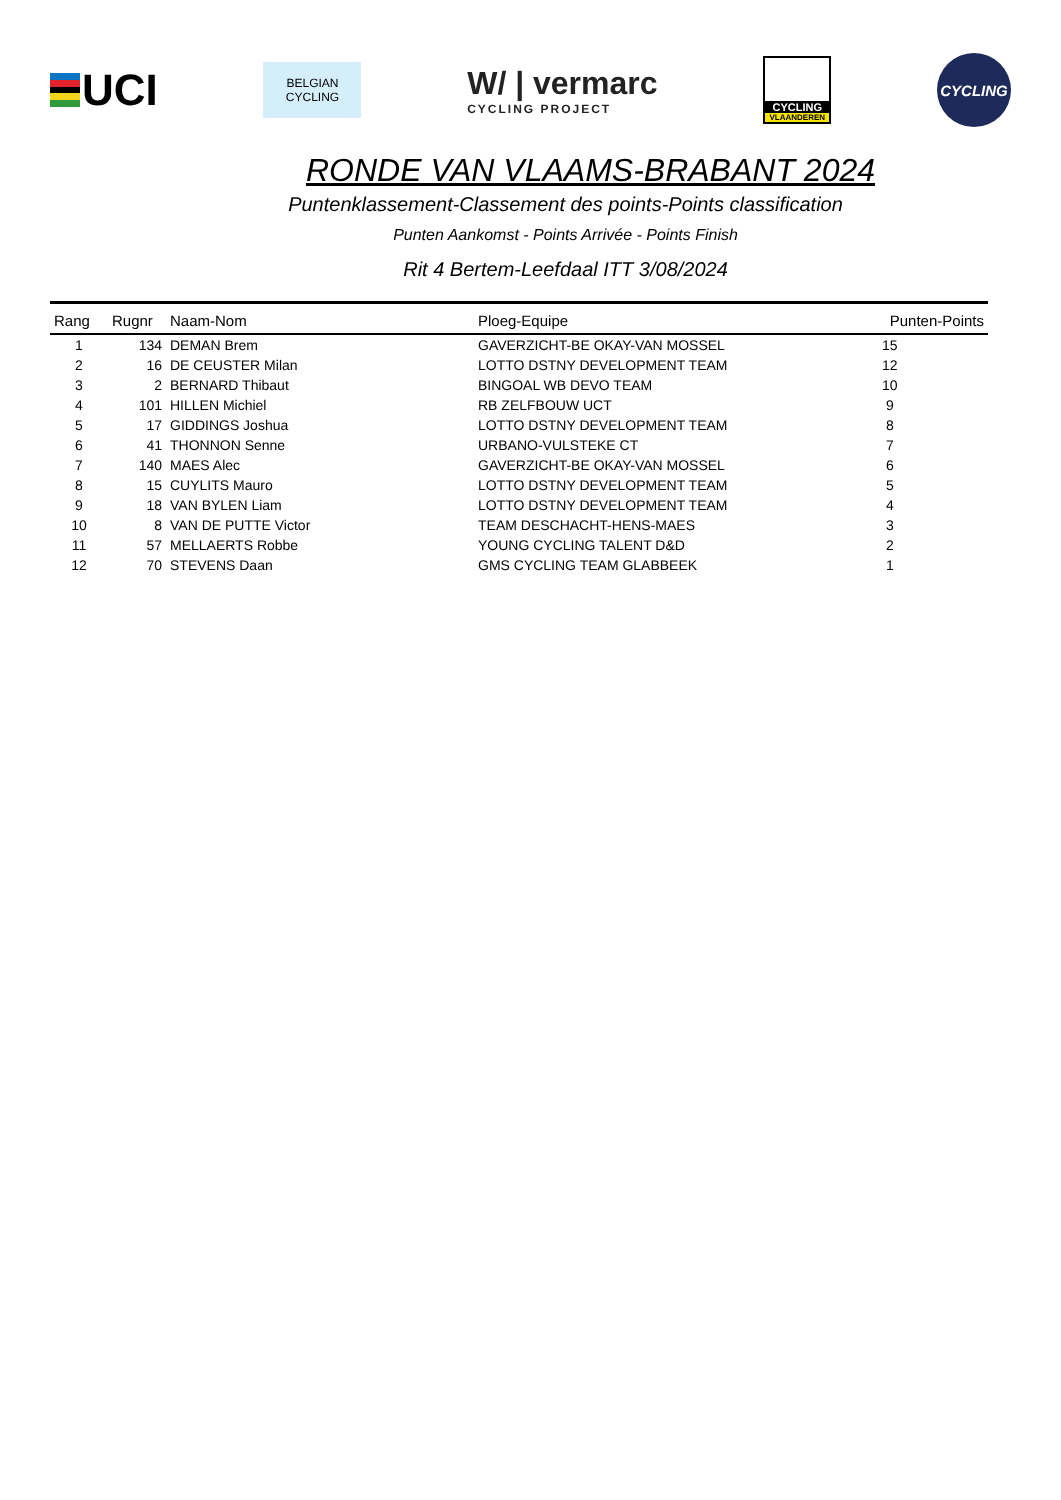UCI
BELGIAN
CYCLING
W/ | vermarc
CYCLING PROJECT
CYCLING
VLAANDEREN
CYCLING
RONDE VAN VLAAMS-BRABANT 2024
Puntenklassement-Classement des points-Points classification
Punten Aankomst - Points Arrivée - Points Finish
Rit 4 Bertem-Leefdaal ITT 3/08/2024
| Rang | Rugnr | Naam-Nom | Ploeg-Equipe | Punten-Points | |
| --- | --- | --- | --- | --- | --- |
| 1 | 134 | DEMAN Brem | GAVERZICHT-BE OKAY-VAN MOSSEL | | 15 |
| 2 | 16 | DE CEUSTER Milan | LOTTO DSTNY DEVELOPMENT TEAM | 12 | |
| 3 | 2 | BERNARD Thibaut | BINGOAL WB DEVO TEAM | 10 | |
| 4 | 101 | HILLEN Michiel | RB ZELFBOUW UCT | 9 | |
| 5 | 17 | GIDDINGS Joshua | LOTTO DSTNY DEVELOPMENT TEAM | 8 | |
| 6 | 41 | THONNON Senne | URBANO-VULSTEKE CT | 7 | |
| 7 | 140 | MAES Alec | GAVERZICHT-BE OKAY-VAN MOSSEL | 6 | |
| 8 | 15 | CUYLITS Mauro | LOTTO DSTNY DEVELOPMENT TEAM | 5 | |
| 9 | 18 | VAN BYLEN Liam | LOTTO DSTNY DEVELOPMENT TEAM | 4 | |
| 10 | 8 | VAN DE PUTTE Victor | TEAM DESCHACHT-HENS-MAES | 3 | |
| 11 | 57 | MELLAERTS Robbe | YOUNG CYCLING TALENT D&D | 2 | |
| 12 | 70 | STEVENS Daan | GMS CYCLING TEAM GLABBEEK | 1 | |